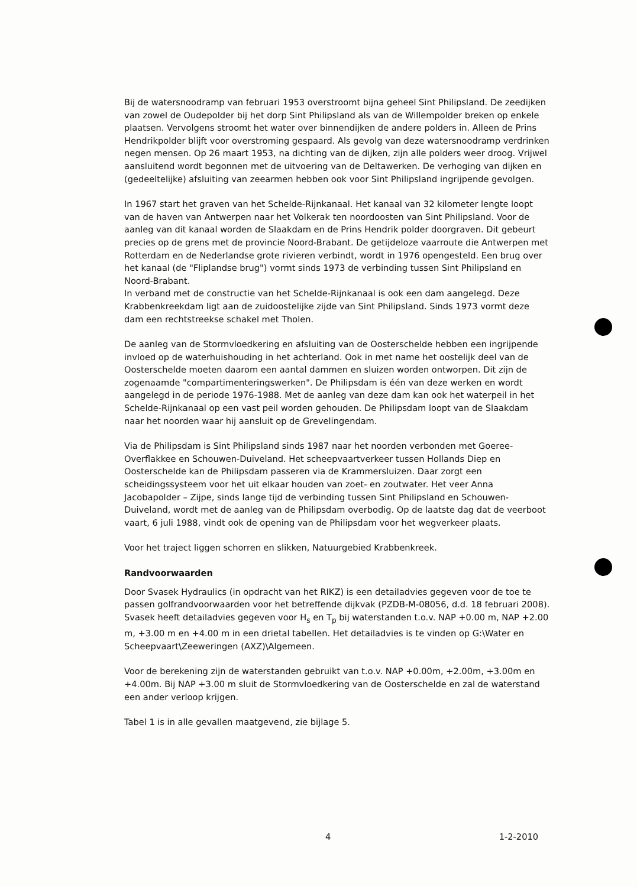Bij de watersnoodramp van februari 1953 overstroomt bijna geheel Sint Philipsland. De zeedijken van zowel de Oudepolder bij het dorp Sint Philipsland als van de Willempolder breken op enkele plaatsen. Vervolgens stroomt het water over binnendijken de andere polders in. Alleen de Prins Hendrikpolder blijft voor overstroming gespaard. Als gevolg van deze watersnoodramp verdrinken negen mensen. Op 26 maart 1953, na dichting van de dijken, zijn alle polders weer droog. Vrijwel aansluitend wordt begonnen met de uitvoering van de Deltawerken. De verhoging van dijken en (gedeeltelijke) afsluiting van zeearmen hebben ook voor Sint Philipsland ingrijpende gevolgen.
In 1967 start het graven van het Schelde-Rijnkanaal. Het kanaal van 32 kilometer lengte loopt van de haven van Antwerpen naar het Volkerak ten noordoosten van Sint Philipsland. Voor de aanleg van dit kanaal worden de Slaakdam en de Prins Hendrik polder doorgraven. Dit gebeurt precies op de grens met de provincie Noord-Brabant. De getijdeloze vaarroute die Antwerpen met Rotterdam en de Nederlandse grote rivieren verbindt, wordt in 1976 opengesteld. Een brug over het kanaal (de "Fliplandse brug") vormt sinds 1973 de verbinding tussen Sint Philipsland en Noord-Brabant.
In verband met de constructie van het Schelde-Rijnkanaal is ook een dam aangelegd. Deze Krabbenkreekdam ligt aan de zuidoostelijke zijde van Sint Philipsland. Sinds 1973 vormt deze dam een rechtstreekse schakel met Tholen.
De aanleg van de Stormvloedkering en afsluiting van de Oosterschelde hebben een ingrijpende invloed op de waterhuishouding in het achterland. Ook in met name het oostelijk deel van de Oosterschelde moeten daarom een aantal dammen en sluizen worden ontworpen. Dit zijn de zogenaamde "compartimenteringswerken". De Philipsdam is één van deze werken en wordt aangelegd in de periode 1976-1988. Met de aanleg van deze dam kan ook het waterpeil in het Schelde-Rijnkanaal op een vast peil worden gehouden. De Philipsdam loopt van de Slaakdam naar het noorden waar hij aansluit op de Grevelingendam.
Via de Philipsdam is Sint Philipsland sinds 1987 naar het noorden verbonden met Goeree-Overflakkee en Schouwen-Duiveland. Het scheepvaartverkeer tussen Hollands Diep en Oosterschelde kan de Philipsdam passeren via de Krammersluizen. Daar zorgt een scheidingssysteem voor het uit elkaar houden van zoet- en zoutwater. Het veer Anna Jacobapolder – Zijpe, sinds lange tijd de verbinding tussen Sint Philipsland en Schouwen-Duiveland, wordt met de aanleg van de Philipsdam overbodig. Op de laatste dag dat de veerboot vaart, 6 juli 1988, vindt ook de opening van de Philipsdam voor het wegverkeer plaats.
Voor het traject liggen schorren en slikken, Natuurgebied Krabbenkreek.
Randvoorwaarden
Door Svasek Hydraulics (in opdracht van het RIKZ) is een detailadvies gegeven voor de toe te passen golfrandvoorwaarden voor het betreffende dijkvak (PZDB-M-08056, d.d. 18 februari 2008). Svasek heeft detailadvies gegeven voor H<sub>s</sub> en T<sub>p</sub> bij waterstanden t.o.v. NAP +0.00 m, NAP +2.00 m, +3.00 m en +4.00 m in een drietal tabellen. Het detailadvies is te vinden op G:\Water en Scheepvaart\Zeeweringen (AXZ)\Algemeen.
Voor de berekening zijn de waterstanden gebruikt van t.o.v. NAP +0.00m, +2.00m, +3.00m en +4.00m. Bij NAP +3.00 m sluit de Stormvloedkering van de Oosterschelde en zal de waterstand een ander verloop krijgen.
Tabel 1 is in alle gevallen maatgevend, zie bijlage 5.
4 1-2-2010